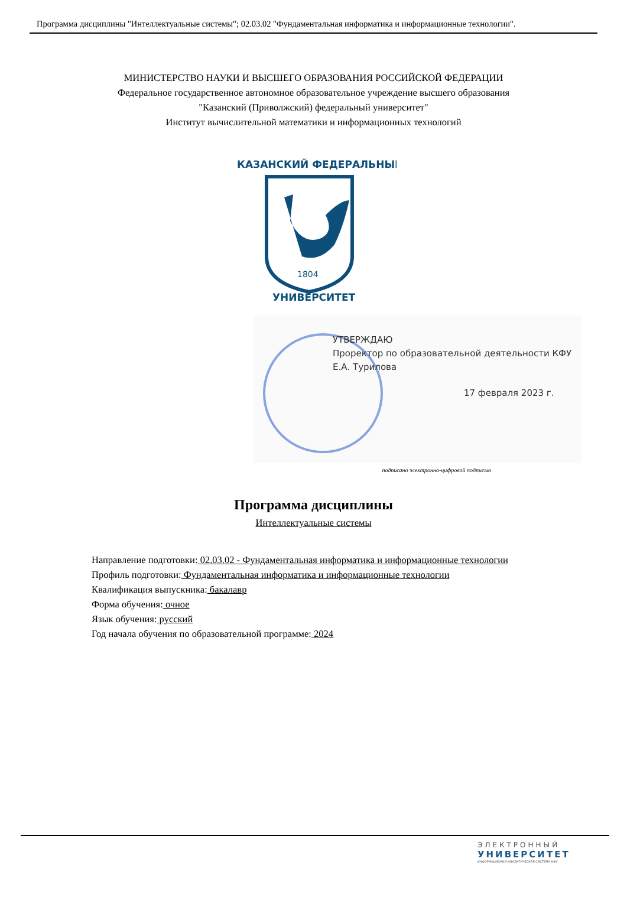Программа дисциплины "Интеллектуальные системы"; 02.03.02 "Фундаментальная информатика и информационные технологии".
МИНИСТЕРСТВО НАУКИ И ВЫСШЕГО ОБРАЗОВАНИЯ РОССИЙСКОЙ ФЕДЕРАЦИИ
Федеральное государственное автономное образовательное учреждение высшего образования
"Казанский (Приволжский) федеральный университет"
Институт вычислительной математики и информационных технологий
1804
КАЗАНСКИЙ ФЕДЕРАЛЬНЫЙ
УНИВЕРСИТЕТ
УТВЕРЖДАЮ
Проректор по образовательной деятельности КФУ
Е.А. Турилова
17 февраля 2023 г.
подписано электронно-цифровой подписью
Программа дисциплины
Интеллектуальные системы
Направление подготовки: 02.03.02 - Фундаментальная информатика и информационные технологии
Профиль подготовки: Фундаментальная информатика и информационные технологии
Квалификация выпускника: бакалавр
Форма обучения: очное
Язык обучения: русский
Год начала обучения по образовательной программе: 2024
ЭЛЕКТРОННЫЙ
УНИВЕРСИТЕТ
ИНФОРМАЦИОННО-АНАЛИТИЧЕСКАЯ СИСТЕМА КФУ